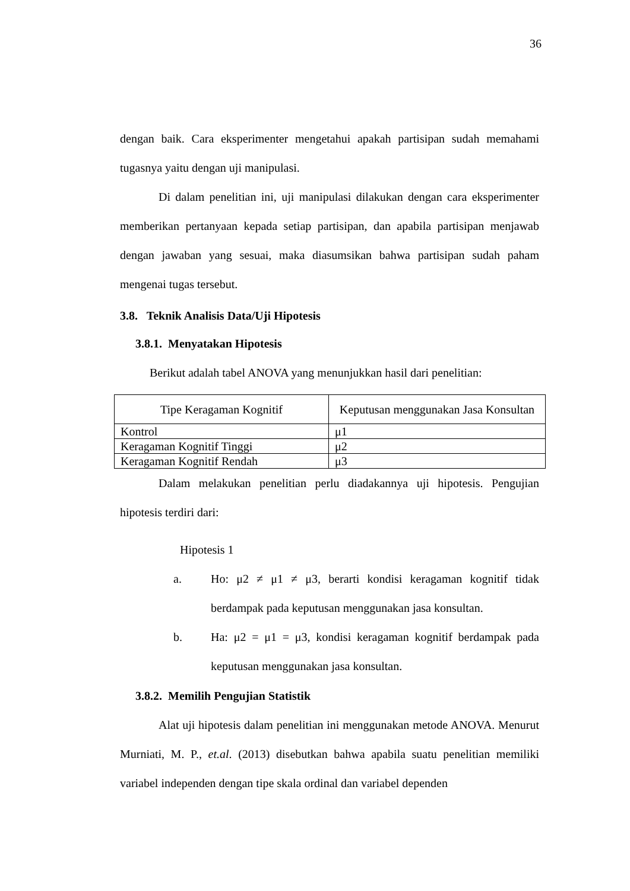36
dengan baik. Cara eksperimenter mengetahui apakah partisipan sudah memahami tugasnya yaitu dengan uji manipulasi.
Di dalam penelitian ini, uji manipulasi dilakukan dengan cara eksperimenter memberikan pertanyaan kepada setiap partisipan, dan apabila partisipan menjawab dengan jawaban yang sesuai, maka diasumsikan bahwa partisipan sudah paham mengenai tugas tersebut.
3.8. Teknik Analisis Data/Uji Hipotesis
3.8.1. Menyatakan Hipotesis
Berikut adalah tabel ANOVA yang menunjukkan hasil dari penelitian:
| Tipe Keragaman Kognitif | Keputusan menggunakan Jasa Konsultan |
| Kontrol | μ1 |
| Keragaman Kognitif Tinggi | μ2 |
| Keragaman Kognitif Rendah | μ3 |
Dalam melakukan penelitian perlu diadakannya uji hipotesis. Pengujian hipotesis terdiri dari:
Hipotesis 1
a. Ho: μ2 ≠ μ1 ≠ μ3, berarti kondisi keragaman kognitif tidak berdampak pada keputusan menggunakan jasa konsultan.
b. Ha: μ2 = μ1 = μ3, kondisi keragaman kognitif berdampak pada keputusan menggunakan jasa konsultan.
3.8.2. Memilih Pengujian Statistik
Alat uji hipotesis dalam penelitian ini menggunakan metode ANOVA. Menurut Murniati, M. P., et.al. (2013) disebutkan bahwa apabila suatu penelitian memiliki variabel independen dengan tipe skala ordinal dan variabel dependen